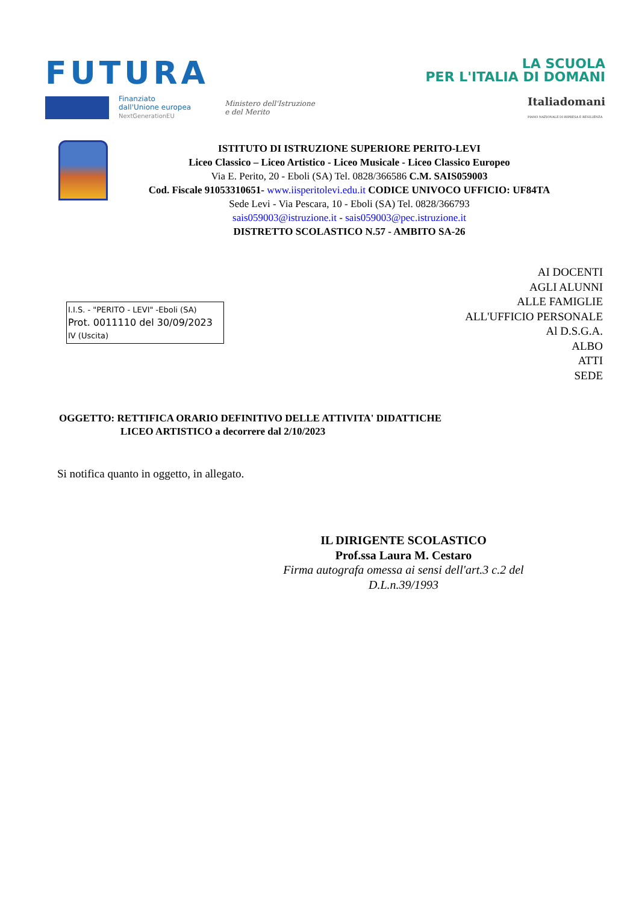FUTURA
LA SCUOLA
PER L'ITALIA DI DOMANI
Finanziato
dall'Unione europea
NextGenerationEU
Ministero dell'Istruzione
e del Merito
Italiadomani
PIANO NAZIONALE DI RIPRESA E RESILIENZA
ISTITUTO DI ISTRUZIONE SUPERIORE PERITO-LEVI
Liceo Classico – Liceo Artistico - Liceo Musicale - Liceo Classico Europeo
Via E. Perito, 20 - Eboli (SA) Tel. 0828/366586 C.M. SAIS059003
Cod. Fiscale 91053310651- www.iisperitolevi.edu.it CODICE UNIVOCO UFFICIO: UF84TA
Sede Levi - Via Pescara, 10 - Eboli (SA) Tel. 0828/366793
sais059003@istruzione.it - sais059003@pec.istruzione.it
DISTRETTO SCOLASTICO N.57 - AMBITO SA-26
AI DOCENTI
AGLI ALUNNI
ALLE FAMIGLIE
ALL'UFFICIO PERSONALE
Al D.S.G.A.
ALBO
ATTI
SEDE
I.I.S. - "PERITO - LEVI" -Eboli (SA)
Prot. 0011110 del 30/09/2023
IV (Uscita)
OGGETTO: RETTIFICA ORARIO DEFINITIVO DELLE ATTIVITA' DIDATTICHE
LICEO ARTISTICO a decorrere dal 2/10/2023
Si notifica quanto in oggetto, in allegato.
IL DIRIGENTE SCOLASTICO
Prof.ssa Laura M. Cestaro
Firma autografa omessa ai sensi dell'art.3 c.2 del D.L.n.39/1993